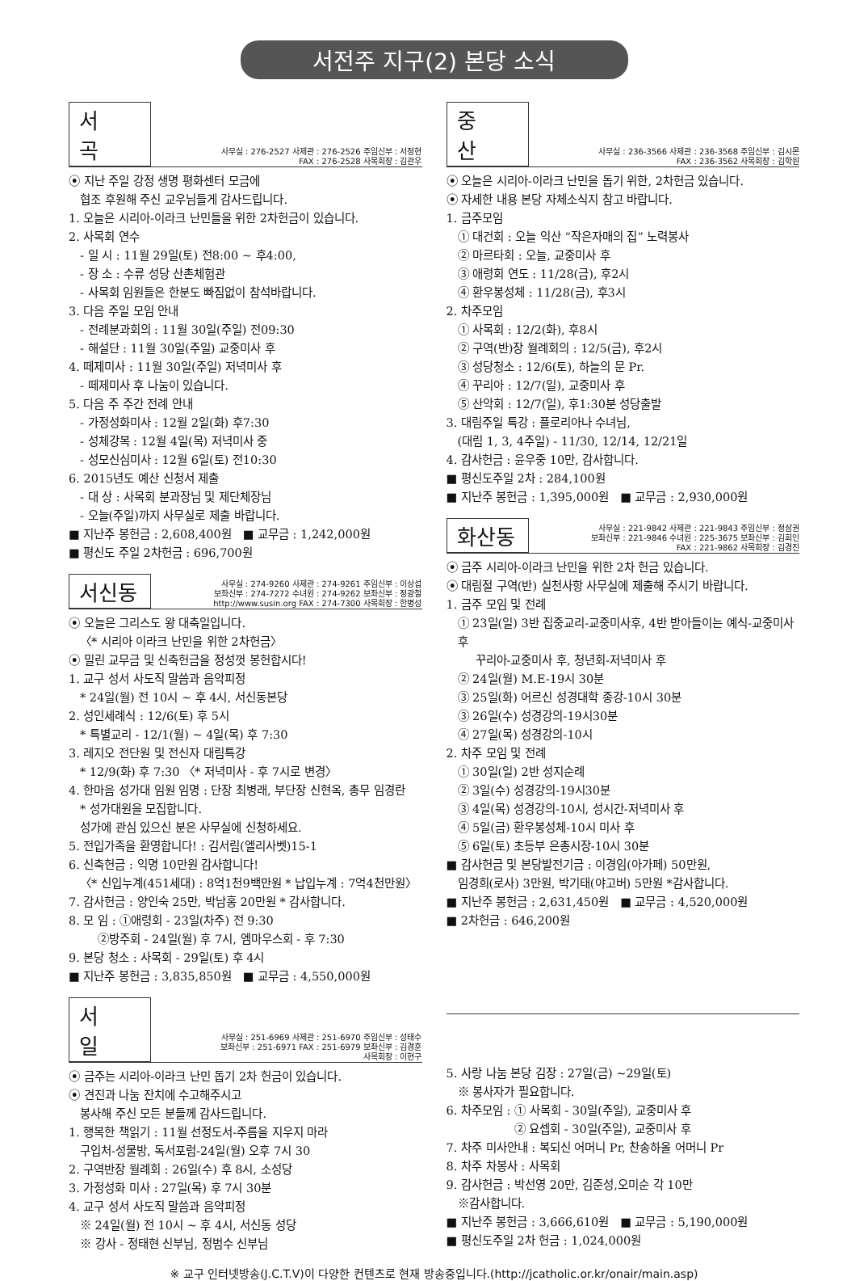서전주 지구(2) 본당 소식
서 곡
사무실 : 276-2527 사제관 : 276-2526 주임신부 : 서정현
FAX : 276-2528 사목회장 : 김관우
⦿ 지난 주일 강정 생명 평화센터 모금에
협조 후원해 주신 교우님들게 감사드립니다.
1. 오늘은 시리아-이라크 난민들을 위한 2차헌금이 있습니다.
2. 사목회 연수
- 일 시 : 11월 29일(토) 전8:00 ~ 후4:00,
- 장 소 : 수류 성당 산촌체험관
- 사목회 임원들은 한분도 빠짐없이 참석바랍니다.
3. 다음 주일 모임 안내
- 전례분과회의 : 11월 30일(주일) 전09:30
- 해설단 : 11월 30일(주일) 교중미사 후
4. 떼제미사 : 11월 30일(주일) 저녁미사 후
- 떼제미사 후 나눔이 있습니다.
5. 다음 주 주간 전례 안내
- 가정성화미사 : 12월 2일(화) 후7:30
- 성체강복 : 12월 4일(목) 저녁미사 중
- 성모신심미사 : 12월 6일(토) 전10:30
6. 2015년도 예산 신청서 제출
- 대 상 : 사목회 분과장님 및 제단체장님
- 오늘(주일)까지 사무실로 제출 바랍니다.
■ 지난주 봉헌금 : 2,608,400원 ■ 교무금 : 1,242,000원
■ 평신도 주일 2차헌금 : 696,700원
서신동
사무실 : 274-9260 사제관 : 274-9261 주임신부 : 이상섭
보좌신부 : 274-7272 수녀원 : 274-9262 보좌신부 : 정광철
http://www.susin.org FAX : 274-7300 사목회장 : 한병성
⦿ 오늘은 그리스도 왕 대축일입니다.
〈* 시리아 이라크 난민을 위한 2차헌금〉
⦿ 밀린 교무금 및 신축헌금을 정성껏 봉헌합시다!
1. 교구 성서 사도직 말씀과 음악피정
* 24일(월) 전 10시 ~ 후 4시, 서신동본당
2. 성인세례식 : 12/6(토) 후 5시
* 특별교리 - 12/1(월) ~ 4일(목) 후 7:30
3. 레지오 전단원 및 전신자 대림특강
* 12/9(화) 후 7:30 〈* 저녁미사 - 후 7시로 변경〉
4. 한마음 성가대 임원 임명 : 단장 최병래, 부단장 신현옥, 총무 임경란
* 성가대원을 모집합니다.
성가에 관심 있으신 분은 사무실에 신청하세요.
5. 전입가족을 환영합니다! : 김서림(엘리사벳)15-1
6. 신축헌금 : 익명 10만원 감사합니다!
〈* 신입누계(451세대) : 8억1천9백만원 * 납입누계 : 7억4천만원〉
7. 감사헌금 : 양인숙 25만, 박남홍 20만원 * 감사합니다.
8. 모 임 : ①애령회 - 23일(차주) 전 9:30
②방주회 - 24일(월) 후 7시, 엠마우스회 - 후 7:30
9. 본당 청소 : 사목회 - 29일(토) 후 4시
■ 지난주 봉헌금 : 3,835,850원 ■ 교무금 : 4,550,000원
중 산
사무실 : 236-3566 사제관 : 236-3568 주임신부 : 김시몬
FAX : 236-3562 사목회장 : 김학원
⦿ 오늘은 시리아-이라크 난민을 돕기 위한, 2차헌금 있습니다.
⦿ 자세한 내용 본당 자체소식지 참고 바랍니다.
1. 금주모임
① 대건회 : 오늘 익산 “작은자매의 집” 노력봉사
② 마르타회 : 오늘, 교중미사 후
③ 애령회 연도 : 11/28(금), 후2시
④ 환우봉성체 : 11/28(금), 후3시
2. 차주모임
① 사목회 : 12/2(화), 후8시
② 구역(반)장 월례회의 : 12/5(금), 후2시
③ 성당청소 : 12/6(토), 하늘의 문 Pr.
④ 꾸리아 : 12/7(일), 교중미사 후
⑤ 산악회 : 12/7(일), 후1:30분 성당출발
3. 대림주일 특강 : 플로리아나 수녀님,
(대림 1, 3, 4주일) - 11/30, 12/14, 12/21일
4. 감사헌금 : 윤우중 10만, 감사합니다.
■ 평신도주일 2차 : 284,100원
■ 지난주 봉헌금 : 1,395,000원 ■ 교무금 : 2,930,000원
화산동
사무실 : 221-9842 사제관 : 221-9843 주임신부 : 정삼권
보좌신부 : 221-9846 수녀원 : 225-3675 보좌신부 : 김회인
FAX : 221-9862 사목회장 : 김경진
⦿ 금주 시리아-이라크 난민을 위한 2차 헌금 있습니다.
⦿ 대림절 구역(반) 실천사항 사무실에 제출해 주시기 바랍니다.
1. 금주 모임 및 전례
① 23일(일) 3반 집중교리-교중미사후, 4반 받아들이는 예식-교중미사후
꾸리아-교중미사 후, 청년회-저녁미사 후
② 24일(월) M.E-19시 30분
③ 25일(화) 어르신 성경대학 종강-10시 30분
③ 26일(수) 성경강의-19시30분
④ 27일(목) 성경강의-10시
2. 차주 모임 및 전례
① 30일(일) 2반 성지순례
② 3일(수) 성경강의-19시30분
③ 4일(목) 성경강의-10시, 성시간-저녁미사 후
④ 5일(금) 환우봉성체-10시 미사 후
⑤ 6일(토) 초등부 은총시장-10시 30분
■ 감사헌금 및 본당발전기금 : 이경임(아가페) 50만원,
임경희(로사) 3만원, 박기태(야고버) 5만원 *감사합니다.
■ 지난주 봉헌금 : 2,631,450원 ■ 교무금 : 4,520,000원
■ 2차헌금 : 646,200원
서 일
사무실 : 251-6969 사제관 : 251-6970 주임신부 : 성태수
보좌신부 : 251-6971 FAX : 251-6979 보좌신부 : 김경훈
사목회장 : 이현구
⦿ 금주는 시리아-이라크 난민 돕기 2차 헌금이 있습니다.
⦿ 견진과 나눔 잔치에 수고해주시고
봉사해 주신 모든 분들께 감사드립니다.
1. 행복한 책읽기 : 11월 선정도서-주름을 지우지 마라
구입처-성물방, 독서포럼-24일(월) 오후 7시 30
2. 구역반장 월례회 : 26일(수) 후 8시, 소성당
3. 가정성화 미사 : 27일(목) 후 7시 30분
4. 교구 성서 사도직 말씀과 음악피정
※ 24일(월) 전 10시 ~ 후 4시, 서신동 성당
※ 강사 - 정태현 신부님, 정범수 신부님
5. 사랑 나눔 본당 김장 : 27일(금) ~29일(토)
※ 봉사자가 필요합니다.
6. 차주모임 : ① 사목회 - 30일(주일), 교중미사 후
② 요셉회 - 30일(주일), 교중미사 후
7. 차주 미사안내 : 복되신 어머니 Pr, 찬송하올 어머니 Pr
8. 차주 차봉사 : 사목회
9. 감사헌금 : 박선영 20만, 김준성,오미순 각 10만
※감사합니다.
■ 지난주 봉헌금 : 3,666,610원 ■ 교무금 : 5,190,000원
■ 평신도주일 2차 헌금 : 1,024,000원
※ 교구 인터넷방송(J.C.T.V)이 다양한 컨텐츠로 현재 방송중입니다.(http://jcatholic.or.kr/onair/main.asp)